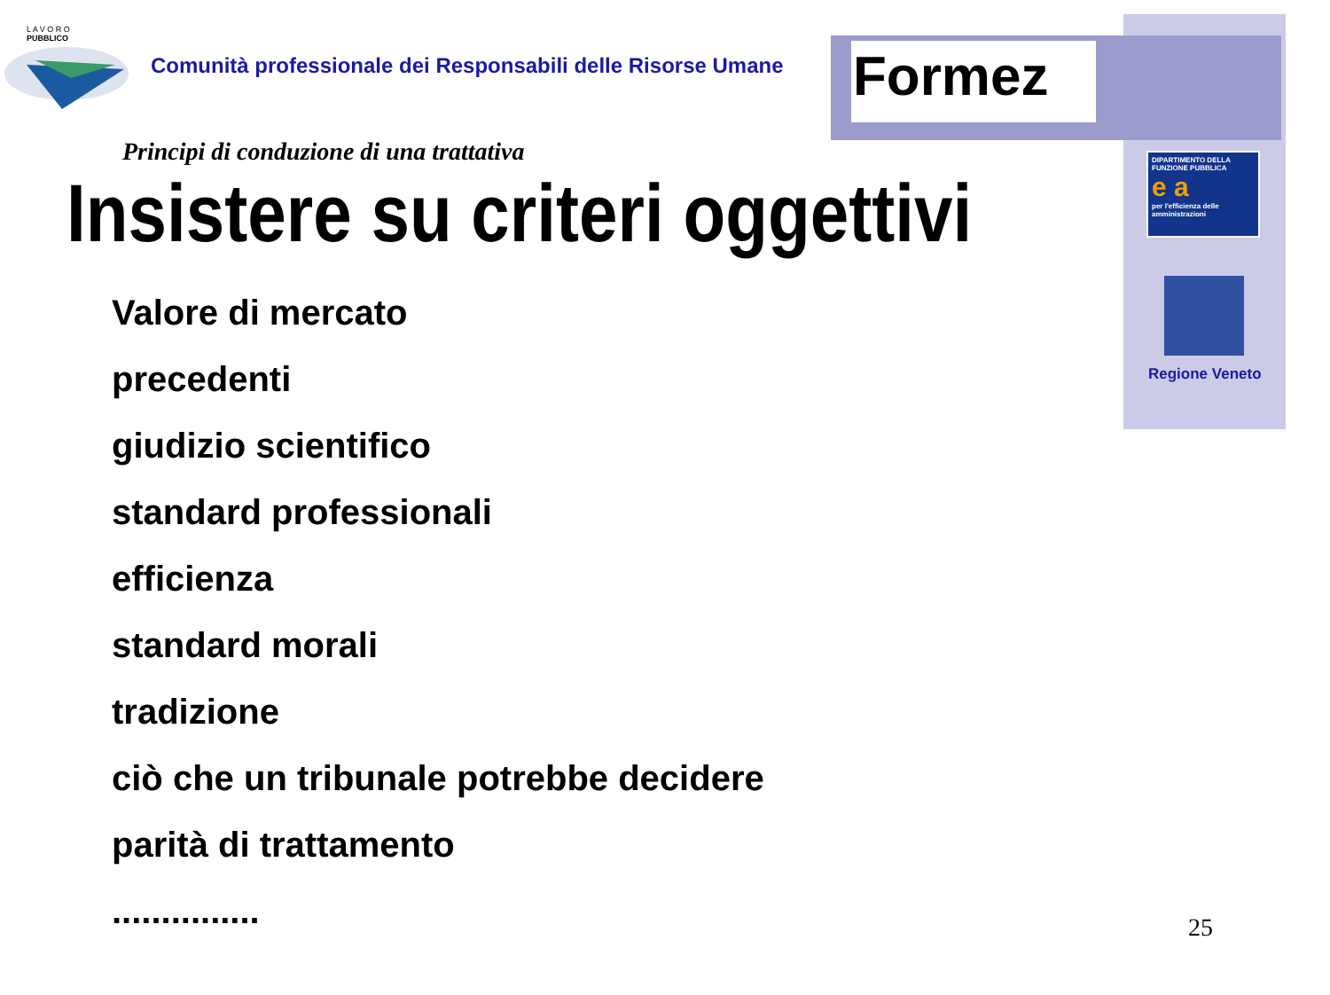Formez
L A V O R O
PUBBLICO
Comunità professionale dei Responsabili delle Risorse Umane
Principi di conduzione di una trattativa
Insistere su criteri oggettivi
Valore di mercato
precedenti
giudizio scientifico
standard professionali
efficienza
standard morali
tradizione
ciò che un tribunale potrebbe decidere
parità di trattamento
...............
DIPARTIMENTO DELLA FUNZIONE PUBBLICA
e a
per l'efficienza delle amministrazioni
Regione Veneto
25